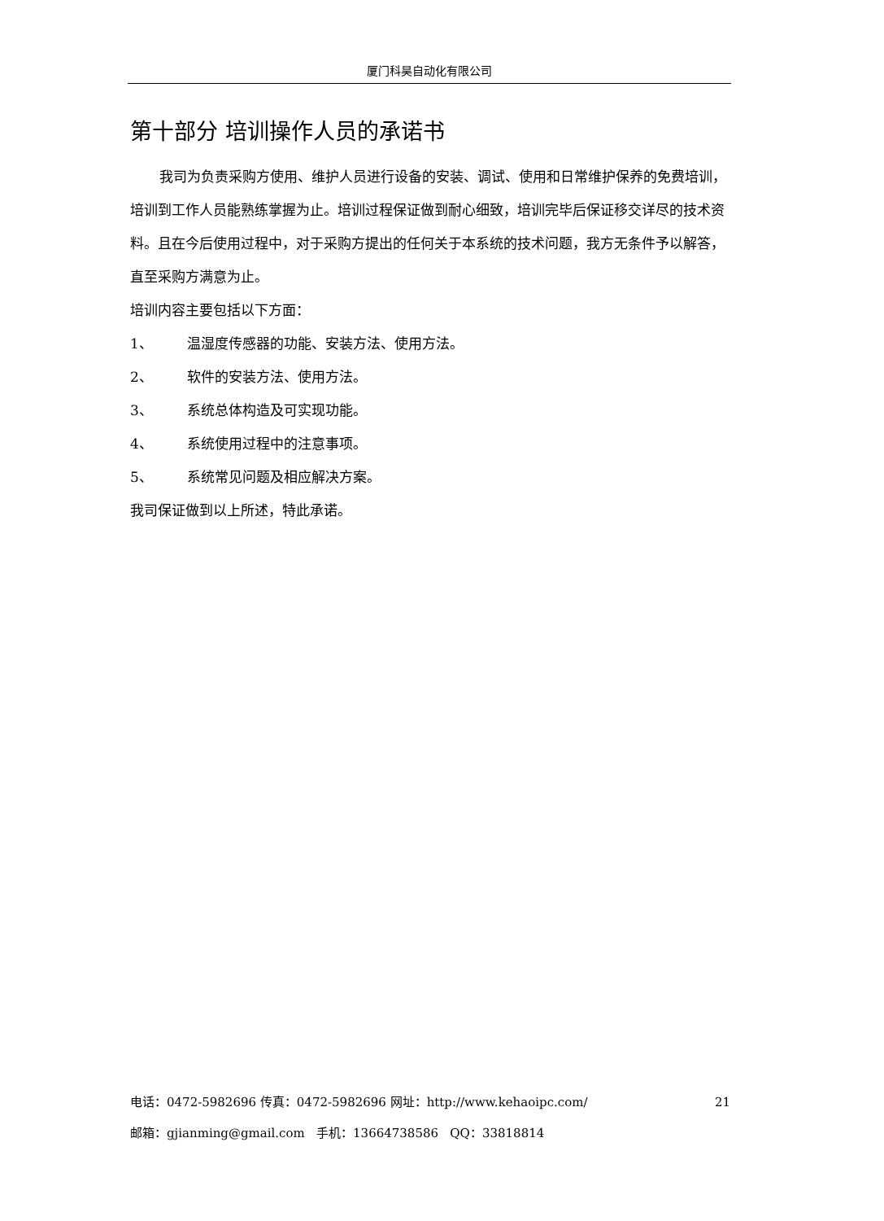厦门科昊自动化有限公司
第十部分 培训操作人员的承诺书
我司为负责采购方使用、维护人员进行设备的安装、调试、使用和日常维护保养的免费培训，培训到工作人员能熟练掌握为止。培训过程保证做到耐心细致，培训完毕后保证移交详尽的技术资料。且在今后使用过程中，对于采购方提出的任何关于本系统的技术问题，我方无条件予以解答，直至采购方满意为止。
培训内容主要包括以下方面：
1、 温湿度传感器的功能、安装方法、使用方法。
2、 软件的安装方法、使用方法。
3、 系统总体构造及可实现功能。
4、 系统使用过程中的注意事项。
5、 系统常见问题及相应解决方案。
我司保证做到以上所述，特此承诺。
电话：0472-5982696 传真：0472-5982696 网址：http://www.kehaoipc.com/ 21
邮箱：gjianming@gmail.com 手机：13664738586 QQ：33818814